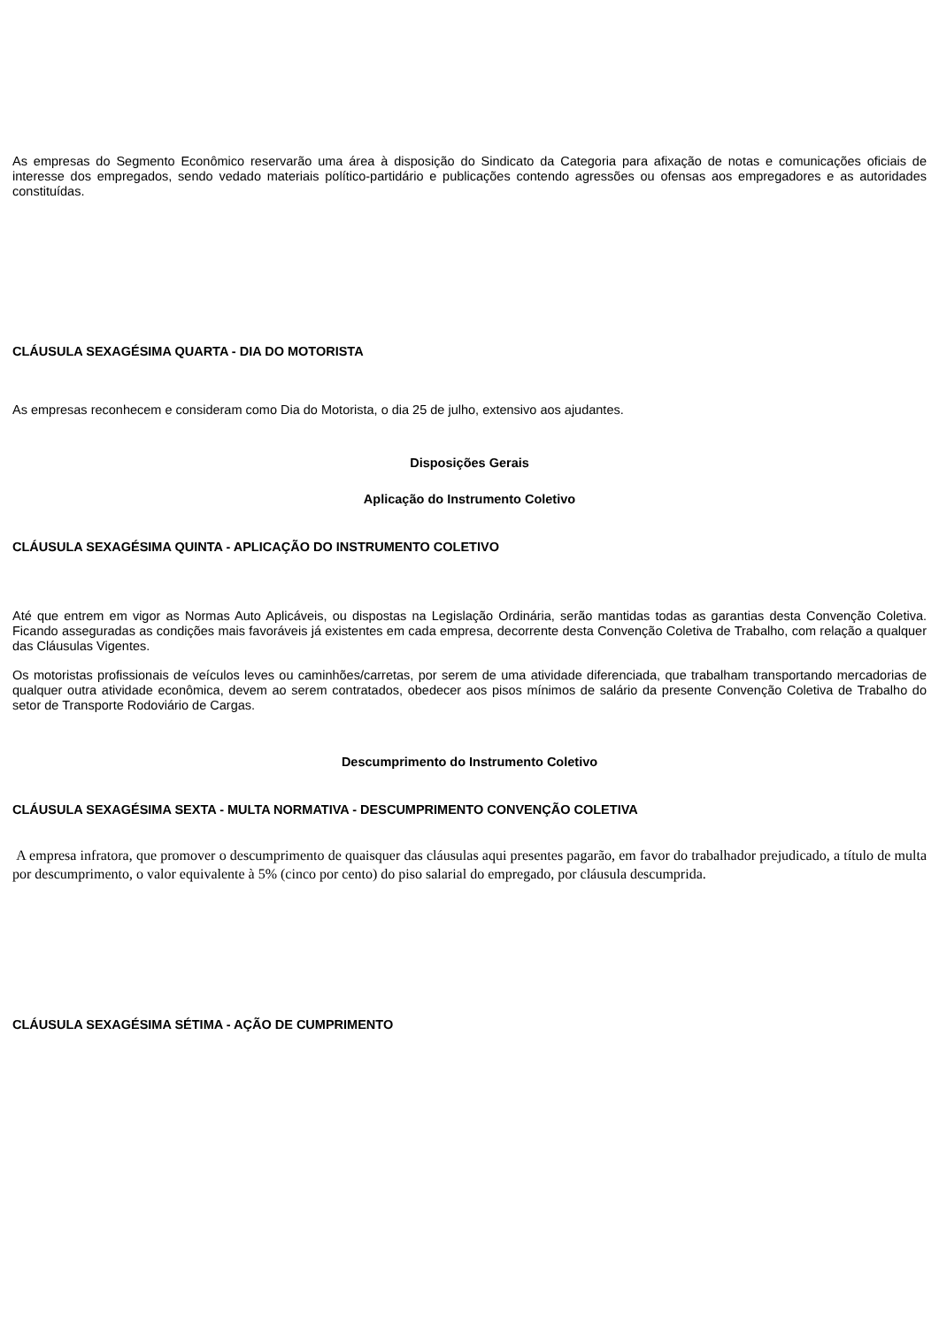As empresas do Segmento Econômico reservarão uma área à disposição do Sindicato da Categoria para afixação de notas e comunicações oficiais de interesse dos empregados, sendo vedado materiais político-partidário e publicações contendo agressões ou ofensas aos empregadores e as autoridades constituídas.
CLÁUSULA SEXAGÉSIMA QUARTA - DIA DO MOTORISTA
As empresas reconhecem e consideram como Dia do Motorista, o dia 25 de julho, extensivo aos ajudantes.
Disposições Gerais
Aplicação do Instrumento Coletivo
CLÁUSULA SEXAGÉSIMA QUINTA - APLICAÇÃO DO INSTRUMENTO COLETIVO
Até que entrem em vigor as Normas Auto Aplicáveis, ou dispostas na Legislação Ordinária, serão mantidas todas as garantias desta Convenção Coletiva. Ficando asseguradas as condições mais favoráveis já existentes em cada empresa, decorrente desta Convenção Coletiva de Trabalho, com relação a qualquer das Cláusulas Vigentes.
Os motoristas profissionais de veículos leves ou caminhões/carretas, por serem de uma atividade diferenciada, que trabalham transportando mercadorias de qualquer outra atividade econômica, devem ao serem contratados, obedecer aos pisos mínimos de salário da presente Convenção Coletiva de Trabalho do setor de Transporte Rodoviário de Cargas.
Descumprimento do Instrumento Coletivo
CLÁUSULA SEXAGÉSIMA SEXTA - MULTA NORMATIVA - DESCUMPRIMENTO CONVENÇÃO COLETIVA
A empresa infratora, que promover o descumprimento de quaisquer das cláusulas aqui presentes pagarão, em favor do trabalhador prejudicado, a título de multa por descumprimento, o valor equivalente à 5% (cinco por cento) do piso salarial do empregado, por cláusula descumprida.
CLÁUSULA SEXAGÉSIMA SÉTIMA - AÇÃO DE CUMPRIMENTO